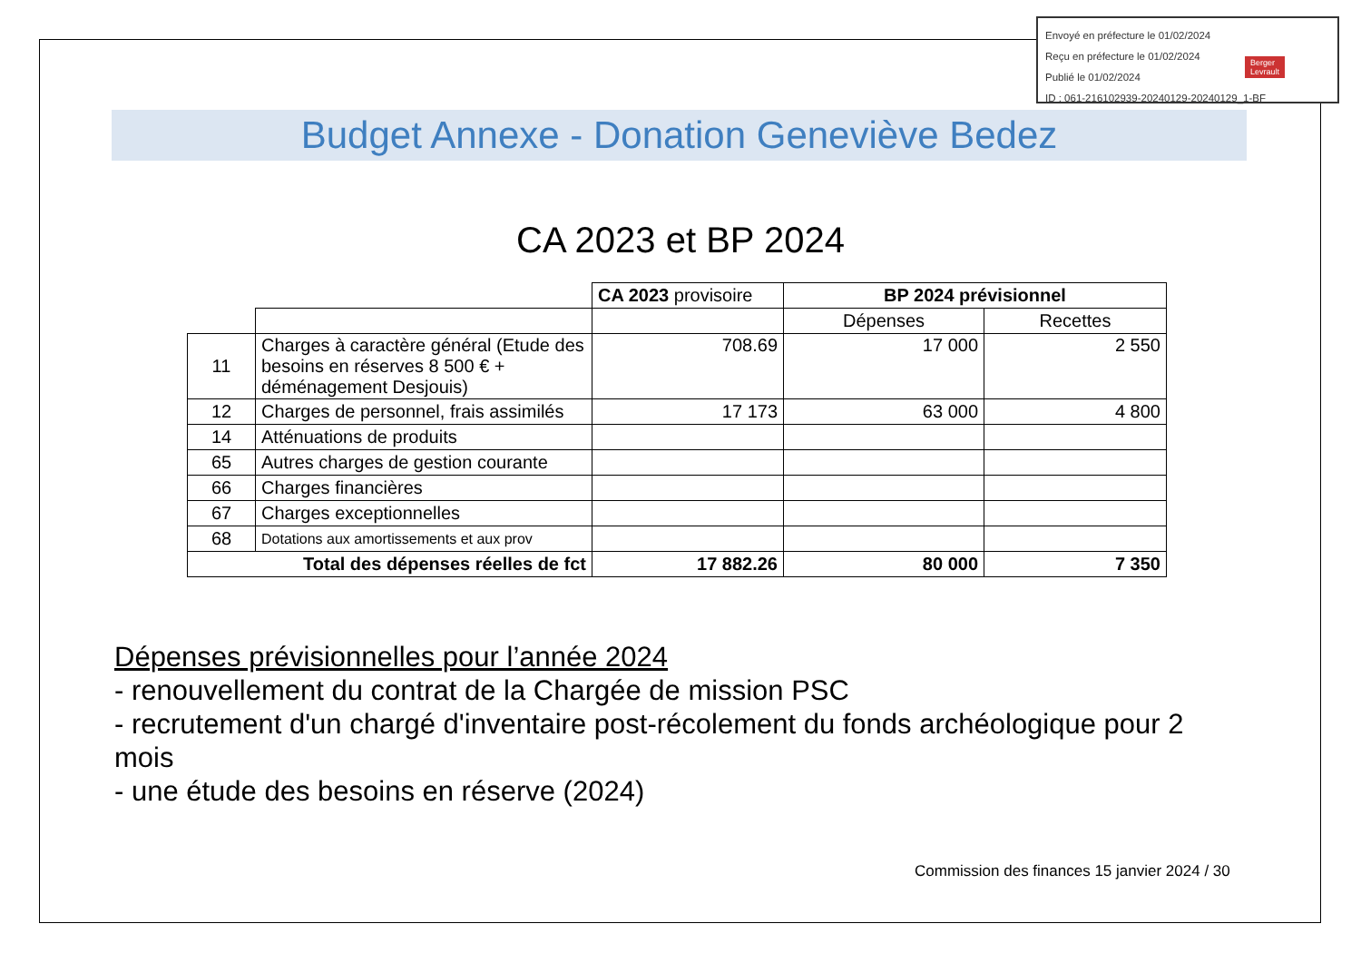Envoyé en préfecture le 01/02/2024
Reçu en préfecture le 01/02/2024
Publié le 01/02/2024
ID : 061-216102939-20240129-20240129_1-BF
Berger
Levrault
Budget Annexe - Donation Geneviève Bedez
CA 2023 et BP 2024
| | | CA 2023 provisoire | BP 2024 prévisionnel | |
| | | | Dépenses | Recettes |
| 11 | Charges à caractère général (Etude des besoins en réserves 8 500 € + déménagement Desjouis) | 708.69 | 17 000 | 2 550 |
| 12 | Charges de personnel, frais assimilés | 17 173 | 63 000 | 4 800 |
| 14 | Atténuations de produits | | | |
| 65 | Autres charges de gestion courante | | | |
| 66 | Charges financières | | | |
| 67 | Charges exceptionnelles | | | |
| 68 | Dotations aux amortissements et aux prov | | | |
| Total des dépenses réelles de fct | | 17 882.26 | 80 000 | 7 350 |
Dépenses prévisionnelles pour l’année 2024
- renouvellement du contrat de la Chargée de mission PSC
- recrutement d'un chargé d'inventaire post-récolement du fonds archéologique pour 2 mois
- une étude des besoins en réserve (2024)
Commission des finances 15 janvier 2024 / 30